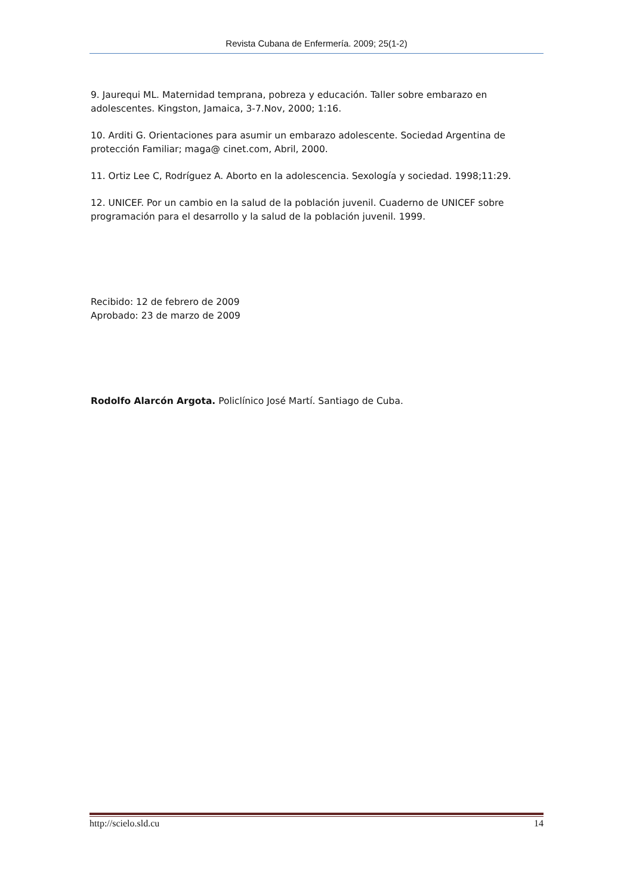Revista Cubana de Enfermería. 2009; 25(1-2)
9. Jaurequi ML. Maternidad temprana, pobreza y educación. Taller sobre embarazo en adolescentes. Kingston, Jamaica, 3-7.Nov, 2000; 1:16.
10. Arditi G. Orientaciones para asumir un embarazo adolescente. Sociedad Argentina de protección Familiar; maga@ cinet.com, Abril, 2000.
11. Ortiz Lee C, Rodríguez A. Aborto en la adolescencia. Sexología y sociedad. 1998;11:29.
12. UNICEF. Por un cambio en la salud de la población juvenil. Cuaderno de UNICEF sobre programación para el desarrollo y la salud de la población juvenil. 1999.
Recibido: 12 de febrero de 2009
Aprobado: 23 de marzo de 2009
Rodolfo Alarcón Argota. Policlínico José Martí. Santiago de Cuba.
http://scielo.sld.cu 14